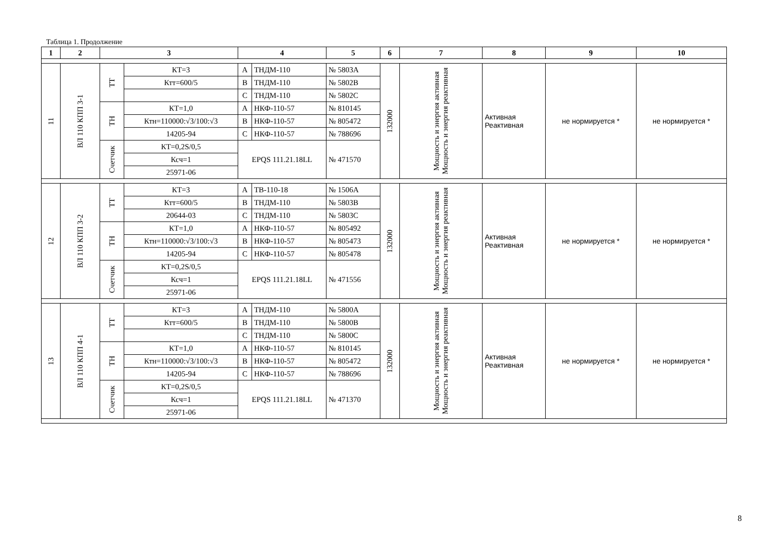Таблица 1. Продолжение
| 1 | 2 | 3 | | 4 | | 5 | 6 | 7 | 8 | 9 | 10 |
| --- | --- | --- | --- | --- | --- | --- | --- | --- | --- | --- | --- |
| 11 | ВЛ 110 КПП 3-1 | ТТ | КТ=3 | А | ТНДМ-110 | № 5803А | 132000 | Мощность и энергия активная Мощность и энергия реактивная | Активная Реактивная | не нормируется * | не нормируется * |
| | | | Ктт=600/5 | В | ТНДМ-110 | № 5802В | | | | | |
| | | | | С | ТНДМ-110 | № 5802С | | | | | |
| | | ТН | КТ=1,0 | А | НКФ-110-57 | № 810145 | | | | | |
| | | | Ктн=110000:√3/100:√3 | В | НКФ-110-57 | № 805472 | | | | | |
| | | | 14205-94 | С | НКФ-110-57 | № 788696 | | | | | |
| | | Счетчик | КТ=0,2S/0,5 | EPQS 111.21.18LL | | № 471570 | | | | | |
| | | | Ксч=1 | | | | | | | | |
| | | | 25971-06 | | | | | | | | |
| 12 | ВЛ 110 КПП 3-2 | ТТ | КТ=3 | А | ТВ-110-18 | № 1506А | 132000 | Мощность и энергия активная Мощность и энергия реактивная | Активная Реактивная | не нормируется * | не нормируется * |
| | | | Ктт=600/5 | В | ТНДМ-110 | № 5803В | | | | | |
| | | | 20644-03 | С | ТНДМ-110 | № 5803С | | | | | |
| | | ТН | КТ=1,0 | А | НКФ-110-57 | № 805492 | | | | | |
| | | | Ктн=110000:√3/100:√3 | В | НКФ-110-57 | № 805473 | | | | | |
| | | | 14205-94 | С | НКФ-110-57 | № 805478 | | | | | |
| | | Счетчик | КТ=0,2S/0,5 | EPQS 111.21.18LL | | № 471556 | | | | | |
| | | | Ксч=1 | | | | | | | | |
| | | | 25971-06 | | | | | | | | |
| 13 | ВЛ 110 КПП 4-1 | ТТ | КТ=3 | А | ТНДМ-110 | № 5800А | 132000 | Мощность и энергия активная Мощность и энергия реактивная | Активная Реактивная | не нормируется * | не нормируется * |
| | | | Ктт=600/5 | В | ТНДМ-110 | № 5800В | | | | | |
| | | | | С | ТНДМ-110 | № 5800С | | | | | |
| | | ТН | КТ=1,0 | А | НКФ-110-57 | № 810145 | | | | | |
| | | | Ктн=110000:√3/100:√3 | В | НКФ-110-57 | № 805472 | | | | | |
| | | | 14205-94 | С | НКФ-110-57 | № 788696 | | | | | |
| | | Счетчик | КТ=0,2S/0,5 | EPQS 111.21.18LL | | № 471370 | | | | | |
| | | | Ксч=1 | | | | | | | | |
| | | | 25971-06 | | | | | | | | |
8